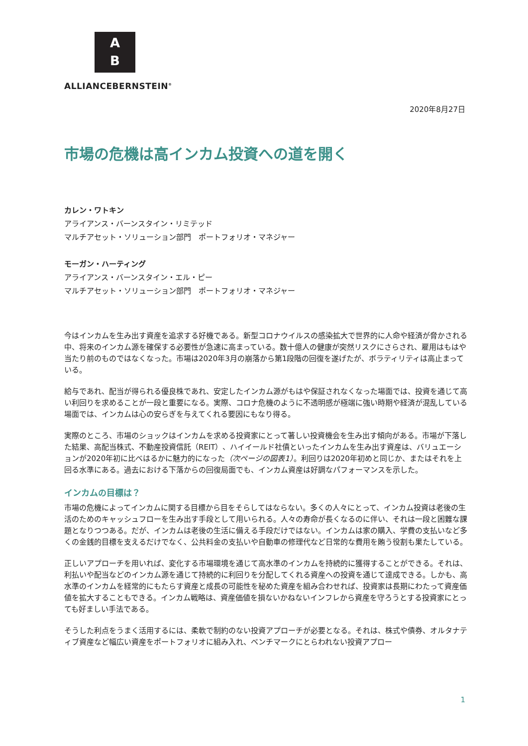A
B
ALLIANCEBERNSTEIN<sup>®</sup>
2020年8月27日
市場の危機は高インカム投資への道を開く
カレン・ワトキン
アライアンス・バーンスタイン・リミテッド
マルチアセット・ソリューション部門　ポートフォリオ・マネジャー
モーガン・ハーティング
アライアンス・バーンスタイン・エル・ピー
マルチアセット・ソリューション部門　ポートフォリオ・マネジャー
今はインカムを生み出す資産を追求する好機である。新型コロナウイルスの感染拡大で世界的に人命や経済が脅かされる中、将来のインカム源を確保する必要性が急速に高まっている。数十億人の健康が突然リスクにさらされ、雇用はもはや当たり前のものではなくなった。市場は2020年3月の崩落から第1段階の回復を遂げたが、ボラティリティは高止まっている。
給与であれ、配当が得られる優良株であれ、安定したインカム源がもはや保証されなくなった場面では、投資を通じて高い利回りを求めることが一段と重要になる。実際、コロナ危機のように不透明感が極端に強い時期や経済が混乱している場面では、インカムは心の安らぎを与えてくれる要因にもなり得る。
実際のところ、市場のショックはインカムを求める投資家にとって著しい投資機会を生み出す傾向がある。市場が下落した結果、高配当株式、不動産投資信託（REIT）、ハイイールド社債といったインカムを生み出す資産は、バリュエーションが2020年初に比べはるかに魅力的になった（次ページの図表1）。利回りは2020年初めと同じか、またはそれを上回る水準にある。過去における下落からの回復局面でも、インカム資産は好調なパフォーマンスを示した。
インカムの目標は？
市場の危機によってインカムに関する目標から目をそらしてはならない。多くの人々にとって、インカム投資は老後の生活のためのキャッシュフローを生み出す手段として用いられる。人々の寿命が長くなるのに伴い、それは一段と困難な課題となりつつある。だが、インカムは老後の生活に備える手段だけではない。インカムは家の購入、学費の支払いなど多くの金銭的目標を支えるだけでなく、公共料金の支払いや自動車の修理代など日常的な費用を賄う役割も果たしている。
正しいアプローチを用いれば、変化する市場環境を通じて高水準のインカムを持続的に獲得することができる。それは、利払いや配当などのインカム源を通じて持続的に利回りを分配してくれる資産への投資を通じて達成できる。しかも、高水準のインカムを経常的にもたらす資産と成長の可能性を秘めた資産を組み合わせれば、投資家は長期にわたって資産価値を拡大することもできる。インカム戦略は、資産価値を損ないかねないインフレから資産を守ろうとする投資家にとっても好ましい手法である。
そうした利点をうまく活用するには、柔軟で制約のない投資アプローチが必要となる。それは、株式や債券、オルタナティブ資産など幅広い資産をポートフォリオに組み入れ、ベンチマークにとらわれない投資アプロー
1